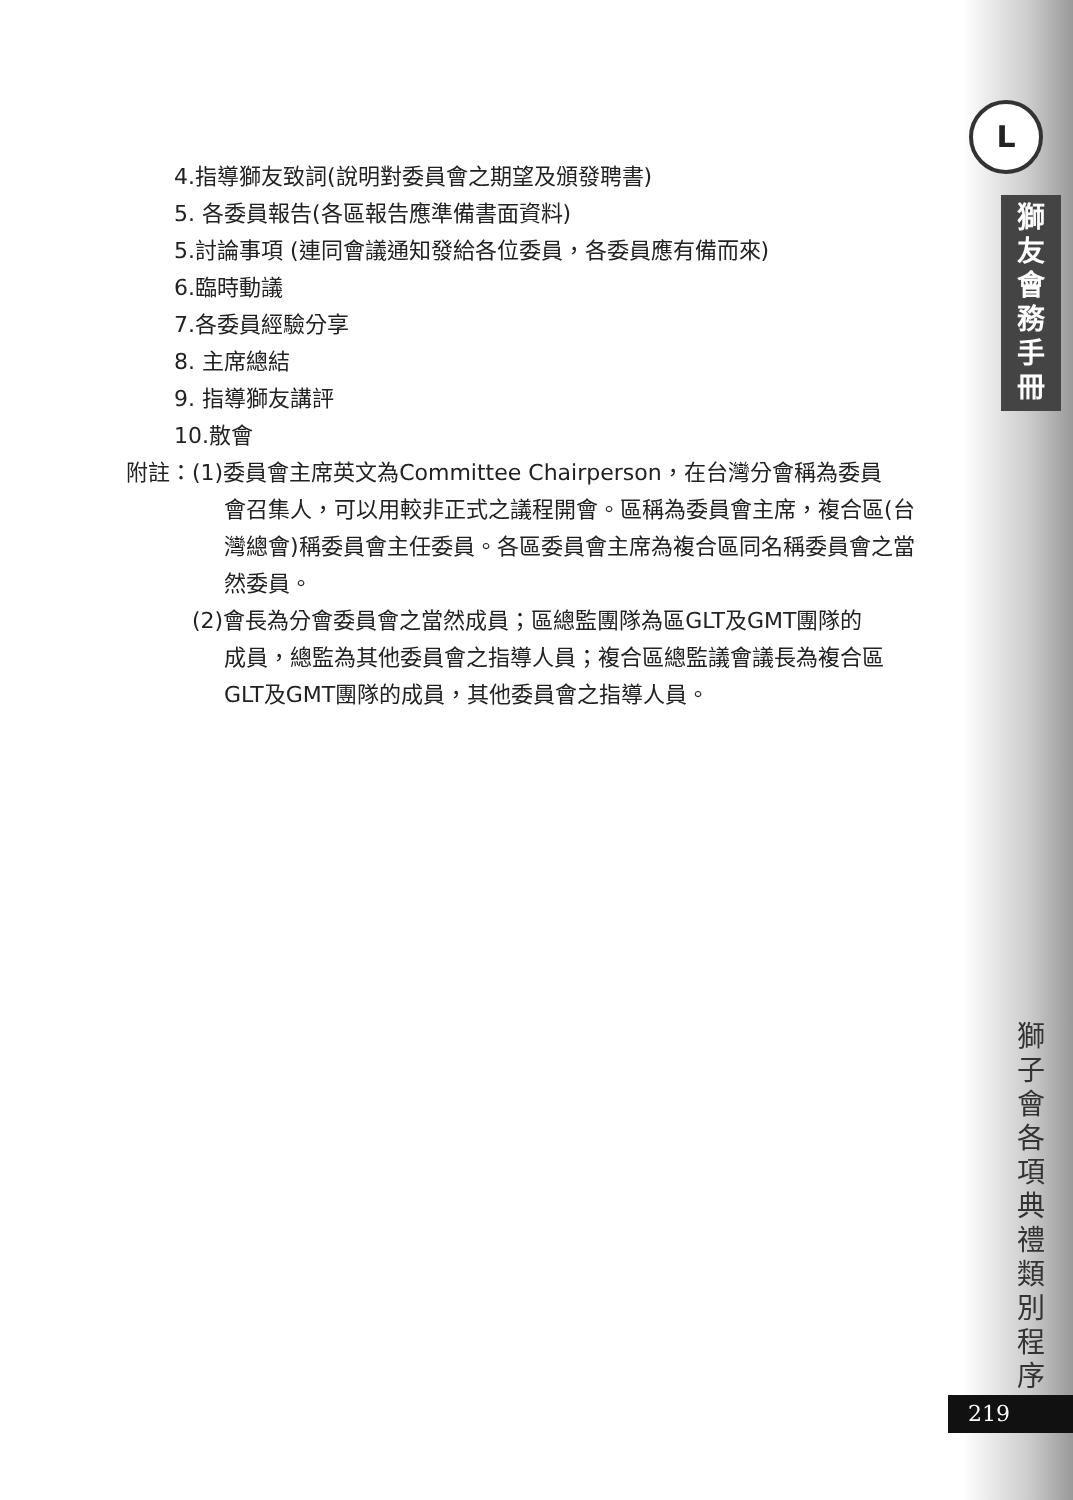L
獅
友
會
務
手
冊
獅
子
會
各
項
典
禮
類
別
程
序
219
4.指導獅友致詞(說明對委員會之期望及頒發聘書)
5. 各委員報告(各區報告應準備書面資料)
5.討論事項 (連同會議通知發給各位委員，各委員應有備而來)
6.臨時動議
7.各委員經驗分享
8. 主席總結
9. 指導獅友講評
10.散會
附註： (1)委員會主席英文為Committee Chairperson，在台灣分會稱為委員
會召集人，可以用較非正式之議程開會。區稱為委員會主席，複合區(台灣總會)稱委員會主任委員。各區委員會主席為複合區同名稱委員會之當然委員。
(2)會長為分會委員會之當然成員；區總監團隊為區GLT及GMT團隊的
成員，總監為其他委員會之指導人員；複合區總監議會議長為複合區GLT及GMT團隊的成員，其他委員會之指導人員。